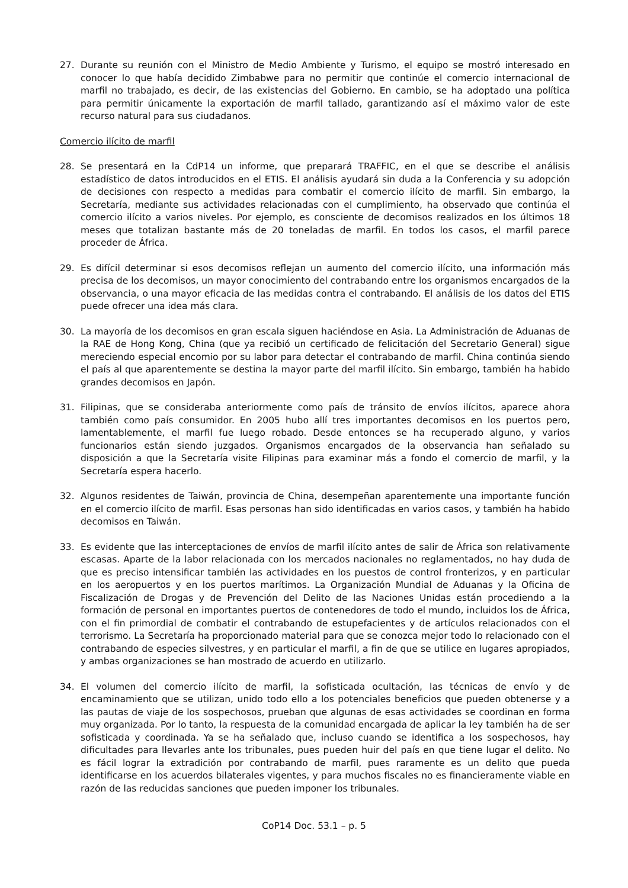27. Durante su reunión con el Ministro de Medio Ambiente y Turismo, el equipo se mostró interesado en conocer lo que había decidido Zimbabwe para no permitir que continúe el comercio internacional de marfil no trabajado, es decir, de las existencias del Gobierno. En cambio, se ha adoptado una política para permitir únicamente la exportación de marfil tallado, garantizando así el máximo valor de este recurso natural para sus ciudadanos.
Comercio ilícito de marfil
28. Se presentará en la CdP14 un informe, que preparará TRAFFIC, en el que se describe el análisis estadístico de datos introducidos en el ETIS. El análisis ayudará sin duda a la Conferencia y su adopción de decisiones con respecto a medidas para combatir el comercio ilícito de marfil. Sin embargo, la Secretaría, mediante sus actividades relacionadas con el cumplimiento, ha observado que continúa el comercio ilícito a varios niveles. Por ejemplo, es consciente de decomisos realizados en los últimos 18 meses que totalizan bastante más de 20 toneladas de marfil. En todos los casos, el marfil parece proceder de África.
29. Es difícil determinar si esos decomisos reflejan un aumento del comercio ilícito, una información más precisa de los decomisos, un mayor conocimiento del contrabando entre los organismos encargados de la observancia, o una mayor eficacia de las medidas contra el contrabando. El análisis de los datos del ETIS puede ofrecer una idea más clara.
30. La mayoría de los decomisos en gran escala siguen haciéndose en Asia. La Administración de Aduanas de la RAE de Hong Kong, China (que ya recibió un certificado de felicitación del Secretario General) sigue mereciendo especial encomio por su labor para detectar el contrabando de marfil. China continúa siendo el país al que aparentemente se destina la mayor parte del marfil ilícito. Sin embargo, también ha habido grandes decomisos en Japón.
31. Filipinas, que se consideraba anteriormente como país de tránsito de envíos ilícitos, aparece ahora también como país consumidor. En 2005 hubo allí tres importantes decomisos en los puertos pero, lamentablemente, el marfil fue luego robado. Desde entonces se ha recuperado alguno, y varios funcionarios están siendo juzgados. Organismos encargados de la observancia han señalado su disposición a que la Secretaría visite Filipinas para examinar más a fondo el comercio de marfil, y la Secretaría espera hacerlo.
32. Algunos residentes de Taiwán, provincia de China, desempeñan aparentemente una importante función en el comercio ilícito de marfil. Esas personas han sido identificadas en varios casos, y también ha habido decomisos en Taiwán.
33. Es evidente que las interceptaciones de envíos de marfil ilícito antes de salir de África son relativamente escasas. Aparte de la labor relacionada con los mercados nacionales no reglamentados, no hay duda de que es preciso intensificar también las actividades en los puestos de control fronterizos, y en particular en los aeropuertos y en los puertos marítimos. La Organización Mundial de Aduanas y la Oficina de Fiscalización de Drogas y de Prevención del Delito de las Naciones Unidas están procediendo a la formación de personal en importantes puertos de contenedores de todo el mundo, incluidos los de África, con el fin primordial de combatir el contrabando de estupefacientes y de artículos relacionados con el terrorismo. La Secretaría ha proporcionado material para que se conozca mejor todo lo relacionado con el contrabando de especies silvestres, y en particular el marfil, a fin de que se utilice en lugares apropiados, y ambas organizaciones se han mostrado de acuerdo en utilizarlo.
34. El volumen del comercio ilícito de marfil, la sofisticada ocultación, las técnicas de envío y de encaminamiento que se utilizan, unido todo ello a los potenciales beneficios que pueden obtenerse y a las pautas de viaje de los sospechosos, prueban que algunas de esas actividades se coordinan en forma muy organizada. Por lo tanto, la respuesta de la comunidad encargada de aplicar la ley también ha de ser sofisticada y coordinada. Ya se ha señalado que, incluso cuando se identifica a los sospechosos, hay dificultades para llevarles ante los tribunales, pues pueden huir del país en que tiene lugar el delito. No es fácil lograr la extradición por contrabando de marfil, pues raramente es un delito que pueda identificarse en los acuerdos bilaterales vigentes, y para muchos fiscales no es financieramente viable en razón de las reducidas sanciones que pueden imponer los tribunales.
CoP14 Doc. 53.1 – p. 5